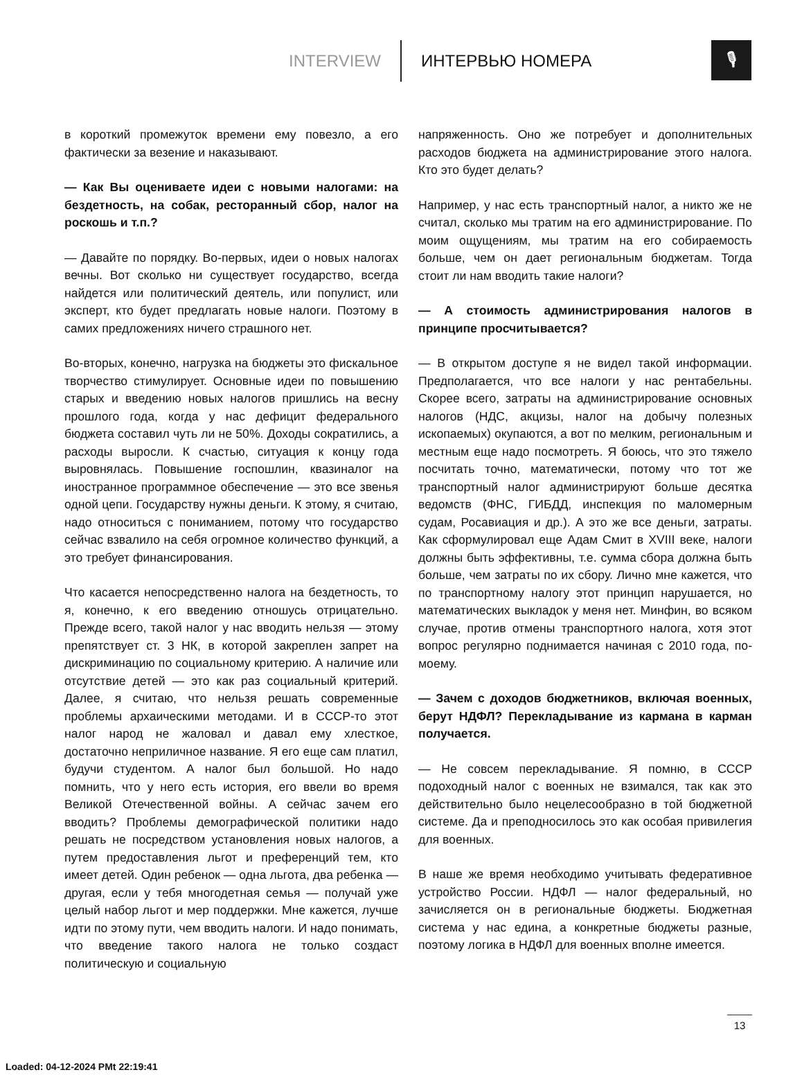INTERVIEW ИНТЕРВЬЮ НОМЕРА
🎙
в короткий промежуток времени ему повезло, а его фактически за везение и наказывают.
— Как Вы оцениваете идеи с новыми налогами: на бездетность, на собак, ресторанный сбор, налог на роскошь и т.п.?
— Давайте по порядку. Во-первых, идеи о новых налогах вечны. Вот сколько ни существует государство, всегда найдется или политический деятель, или популист, или эксперт, кто будет предлагать новые налоги. Поэтому в самих предложениях ничего страшного нет.
Во-вторых, конечно, нагрузка на бюджеты это фискальное творчество стимулирует. Основные идеи по повышению старых и введению новых налогов пришлись на весну прошлого года, когда у нас дефицит федерального бюджета составил чуть ли не 50%. Доходы сократились, а расходы выросли. К счастью, ситуация к концу года выровнялась. Повышение госпошлин, квазиналог на иностранное программное обеспечение — это все звенья одной цепи. Государству нужны деньги. К этому, я считаю, надо относиться с пониманием, потому что государство сейчас взвалило на себя огромное количество функций, а это требует финансирования.
Что касается непосредственно налога на бездетность, то я, конечно, к его введению отношусь отрицательно. Прежде всего, такой налог у нас вводить нельзя — этому препятствует ст. 3 НК, в которой закреплен запрет на дискриминацию по социальному критерию. А наличие или отсутствие детей — это как раз социальный критерий. Далее, я считаю, что нельзя решать современные проблемы архаическими методами. И в СССР-то этот налог народ не жаловал и давал ему хлесткое, достаточно неприличное название. Я его еще сам платил, будучи студентом. А налог был большой. Но надо помнить, что у него есть история, его ввели во время Великой Отечественной войны. А сейчас зачем его вводить? Проблемы демографической политики надо решать не посредством установления новых налогов, а путем предоставления льгот и преференций тем, кто имеет детей. Один ребенок — одна льгота, два ребенка — другая, если у тебя многодетная семья — получай уже целый набор льгот и мер поддержки. Мне кажется, лучше идти по этому пути, чем вводить налоги. И надо понимать, что введение такого налога не только создаст политическую и социальную
напряженность. Оно же потребует и дополнительных расходов бюджета на администрирование этого налога. Кто это будет делать?
Например, у нас есть транспортный налог, а никто же не считал, сколько мы тратим на его администрирование. По моим ощущениям, мы тратим на его собираемость больше, чем он дает региональным бюджетам. Тогда стоит ли нам вводить такие налоги?
— А стоимость администрирования налогов в принципе просчитывается?
— В открытом доступе я не видел такой информации. Предполагается, что все налоги у нас рентабельны. Скорее всего, затраты на администрирование основных налогов (НДС, акцизы, налог на добычу полезных ископаемых) окупаются, а вот по мелким, региональным и местным еще надо посмотреть. Я боюсь, что это тяжело посчитать точно, математически, потому что тот же транспортный налог администрируют больше десятка ведомств (ФНС, ГИБДД, инспекция по маломерным судам, Росавиация и др.). А это же все деньги, затраты. Как сформулировал еще Адам Смит в XVIII веке, налоги должны быть эффективны, т.е. сумма сбора должна быть больше, чем затраты по их сбору. Лично мне кажется, что по транспортному налогу этот принцип нарушается, но математических выкладок у меня нет. Минфин, во всяком случае, против отмены транспортного налога, хотя этот вопрос регулярно поднимается начиная с 2010 года, по-моему.
— Зачем с доходов бюджетников, включая военных, берут НДФЛ? Перекладывание из кармана в карман получается.
— Не совсем перекладывание. Я помню, в СССР подоходный налог с военных не взимался, так как это действительно было нецелесообразно в той бюджетной системе. Да и преподносилось это как особая привилегия для военных.
В наше же время необходимо учитывать федеративное устройство России. НДФЛ — налог федеральный, но зачисляется он в региональные бюджеты. Бюджетная система у нас едина, а конкретные бюджеты разные, поэтому логика в НДФЛ для военных вполне имеется.
13
Loaded: 04-12-2024 PMt 22:19:41